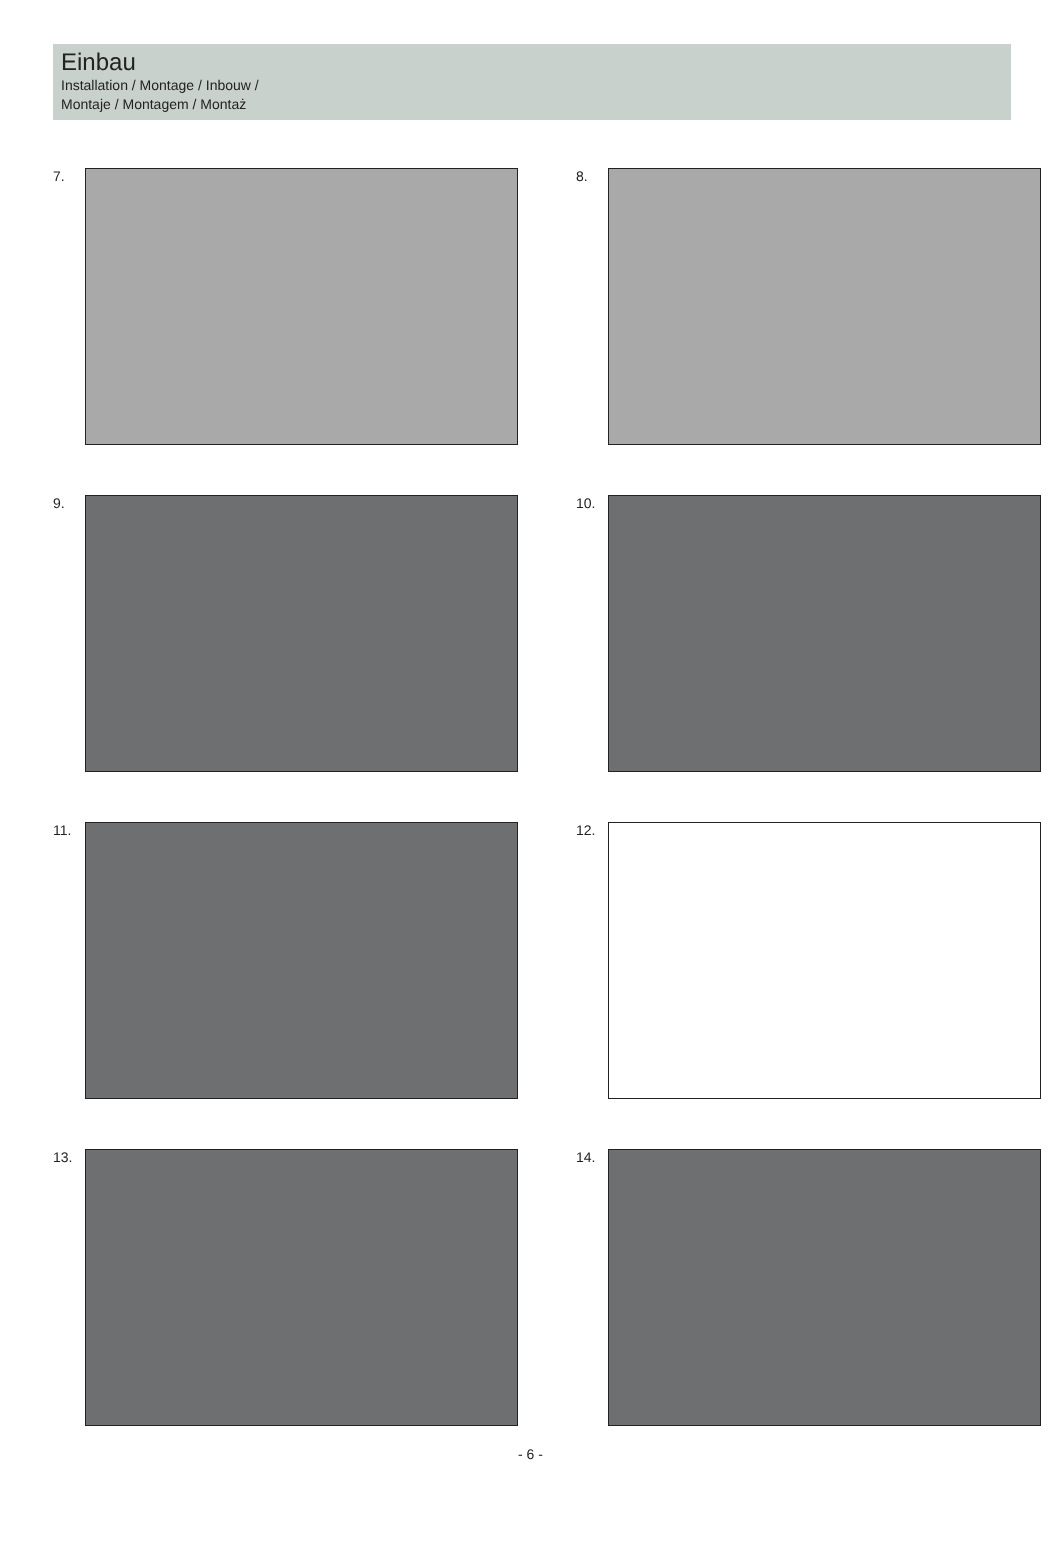Einbau
Installation / Montage / Inbouw /
Montaje / Montagem / Montaż
7.
8.
9.
10.
11.
12.
13.
14.
- 6 -